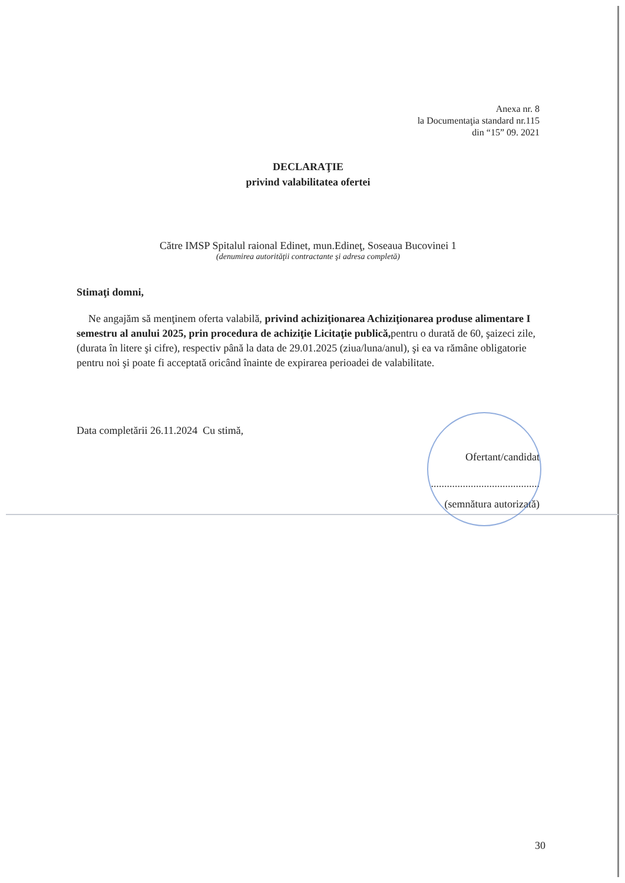Anexa nr. 8
la Documentaţia standard nr.115
din “15” 09. 2021
DECLARAŢIE
privind valabilitatea ofertei
Către IMSP Spitalul raional Edinet, mun.Edineţ, Soseaua Bucovinei 1
(denumirea autorităţii contractante şi adresa completă)
Stimaţi domni,
Ne angajăm să menţinem oferta valabilă, privind achiziţionarea Achiziţionarea produse alimentare I semestru al anului 2025, prin procedura de achiziţie Licitaţie publică, pentru o durată de 60, şaizeci zile, (durata în litere şi cifre), respectiv până la data de 29.01.2025 (ziua/luna/anul), şi ea va rămâne obligatorie pentru noi şi poate fi acceptată oricând înainte de expirarea perioadei de valabilitate.
Data completării 26.11.2024 Cu stimă,
Ofertant/candidat
.........................................
(semnătura autorizată)
30